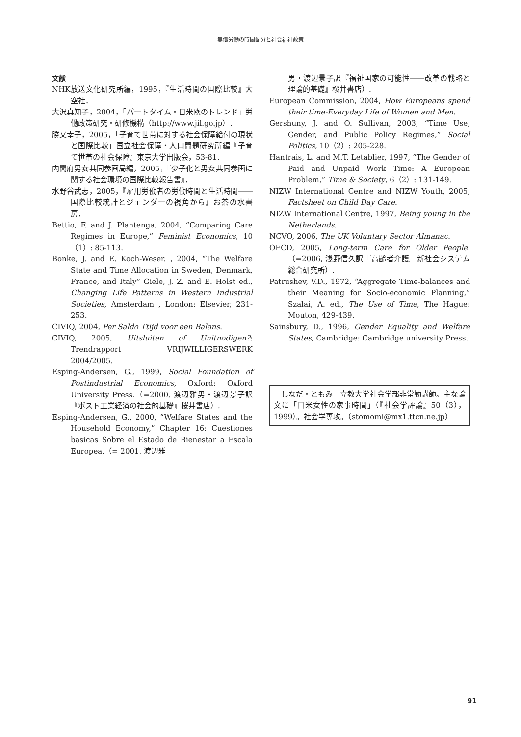無償労働の時間配分と社会福祉政策
文献
NHK放送文化研究所編，1995，『生活時間の国際比較』大空社．
大沢真知子，2004，「パートタイム・日米欧のトレンド」労働政策研究・研修機構（http://www.jil.go.jp）．
勝又幸子，2005，「子育て世帯に対する社会保障給付の現状と国際比較」国立社会保障・人口問題研究所編『子育て世帯の社会保障』東京大学出版会，53-81．
内閣府男女共同参画局編，2005，『少子化と男女共同参画に関する社会環境の国際比較報告書』．
水野谷武志，2005，『雇用労働者の労働時間と生活時間――国際比較統計とジェンダーの視角から』お茶の水書房．
Bettio, F. and J. Plantenga, 2004, “Comparing Care Regimes in Europe,” Feminist Economics, 10（1）: 85-113.
Bonke, J. and E. Koch-Weser. , 2004, “The Welfare State and Time Allocation in Sweden, Denmark, France, and Italy” Giele, J. Z. and E. Holst ed., Changing Life Patterns in Western Industrial Societies, Amsterdam , London: Elsevier, 231-253.
CIVIQ, 2004, Per Saldo Ttijd voor een Balans.
CIVIQ, 2005, Uitsluiten of Unitnodigen?: Trendrapport VRIJWILLIGERSWERK 2004/2005.
Esping-Andersen, G., 1999, Social Foundation of Postindustrial Economics, Oxford: Oxford University Press.（=2000, 渡辺雅男・渡辺景子訳『ポスト工業経済の社会的基礎』桜井書店）.
Esping-Andersen, G., 2000, “Welfare States and the Household Economy,” Chapter 16: Cuestiones basicas Sobre el Estado de Bienestar a Escala Europea.（= 2001, 渡辺雅
男・渡辺景子訳『福祉国家の可能性――改革の戦略と理論的基礎』桜井書店）.
European Commission, 2004, How Europeans spend their time-Everyday Life of Women and Men.
Gershuny, J. and O. Sullivan, 2003, “Time Use, Gender, and Public Policy Regimes,” Social Politics, 10（2）: 205-228.
Hantrais, L. and M.T. Letablier, 1997, “The Gender of Paid and Unpaid Work Time: A European Problem,” Time & Society, 6（2）: 131-149.
NIZW International Centre and NIZW Youth, 2005, Factsheet on Child Day Care.
NIZW International Centre, 1997, Being young in the Netherlands.
NCVO, 2006, The UK Voluntary Sector Almanac.
OECD, 2005, Long-term Care for Older People.（=2006, 浅野信久訳『高齢者介護』新社会システム総合研究所）.
Patrushev, V.D., 1972, “Aggregate Time-balances and their Meaning for Socio-economic Planning,” Szalai, A. ed., The Use of Time, The Hague: Mouton, 429-439.
Sainsbury, D., 1996, Gender Equality and Welfare States, Cambridge: Cambridge university Press.
　しなだ・ともみ　立教大学社会学部非常勤講師。主な論文に「日米女性の家事時間」（『社会学評論』50（3），1999）。社会学専攻。（stomomi@mx1.ttcn.ne.jp）
91